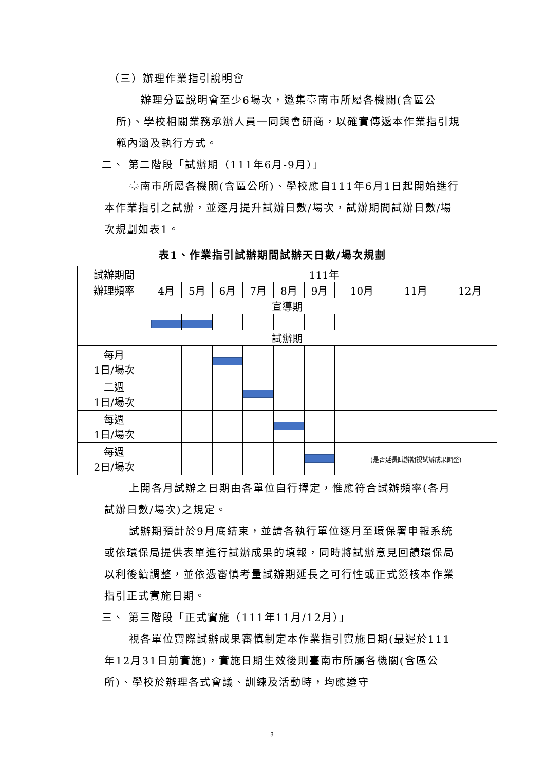（三）辦理作業指引說明會
辦理分區說明會至少6場次，邀集臺南市所屬各機關(含區公所)、學校相關業務承辦人員一同與會研商，以確實傳遞本作業指引規範內涵及執行方式。
二、 第二階段「試辦期（111年6月-9月）」
臺南市所屬各機關(含區公所)、學校應自111年6月1日起開始進行本作業指引之試辦，並逐月提升試辦日數/場次，試辦期間試辦日數/場次規劃如表1。
表1、作業指引試辦期間試辦天日數/場次規劃
| 試辦期間 | 111年 | | | | | | | | |
| 辦理頻率 | 4月 | 5月 | 6月 | 7月 | 8月 | 9月 | 10月 | 11月 | 12月 |
| 宣導期 | | | | | | | | | |
| 試辦期 | | | | | | | | | |
| 每月 1日/場次 | | | | | | | | | |
| 二週 1日/場次 | | | | | | | | | |
| 每週 1日/場次 | | | | | | | | | |
| 每週 2日/場次 | | | | | | | (是否延長試辦期視試辦成果調整) | | |
上開各月試辦之日期由各單位自行擇定，惟應符合試辦頻率(各月試辦日數/場次)之規定。
試辦期預計於9月底結束，並請各執行單位逐月至環保署申報系統或依環保局提供表單進行試辦成果的填報，同時將試辦意見回饋環保局以利後續調整，並依憑審慎考量試辦期延長之可行性或正式簽核本作業指引正式實施日期。
三、 第三階段「正式實施（111年11月/12月）」
視各單位實際試辦成果審慎制定本作業指引實施日期(最遲於111年12月31日前實施)，實施日期生效後則臺南市所屬各機關(含區公所)、學校於辦理各式會議、訓練及活動時，均應遵守
3